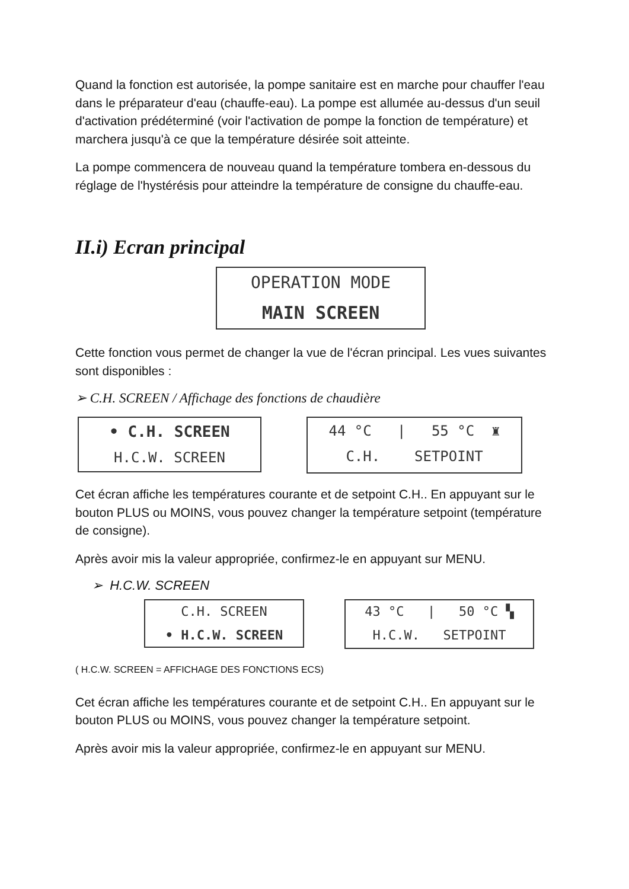Quand la fonction est autorisée, la pompe sanitaire est en marche pour chauffer l'eau dans le préparateur d'eau (chauffe-eau). La pompe est allumée au-dessus d'un seuil d'activation prédéterminé (voir l'activation de pompe la fonction de température) et marchera jusqu'à ce que la température désirée soit atteinte.
La pompe commencera de nouveau quand la température tombera en-dessous du réglage de l'hystérésis pour atteindre la température de consigne du chauffe-eau.
II.i) Ecran principal
OPERATION MODE
MAIN SCREEN
Cette fonction vous permet de changer la vue de l'écran principal. Les vues suivantes sont disponibles :
➢ C.H. SCREEN / Affichage des fonctions de chaudière
• C.H. SCREEN
H.C.W. SCREEN
44 °C | 55 °C ♜
C.H. SETPOINT
Cet écran affiche les températures courante et de setpoint C.H.. En appuyant sur le bouton PLUS ou MOINS, vous pouvez changer la température setpoint (température de consigne).
Après avoir mis la valeur appropriée, confirmez-le en appuyant sur MENU.
➢ H.C.W. SCREEN
C.H. SCREEN
• H.C.W. SCREEN
43 °C | 50 °C ▚
H.C.W. SETPOINT
( H.C.W. SCREEN = AFFICHAGE DES FONCTIONS ECS)
Cet écran affiche les températures courante et de setpoint C.H.. En appuyant sur le bouton PLUS ou MOINS, vous pouvez changer la température setpoint.
Après avoir mis la valeur appropriée, confirmez-le en appuyant sur MENU.